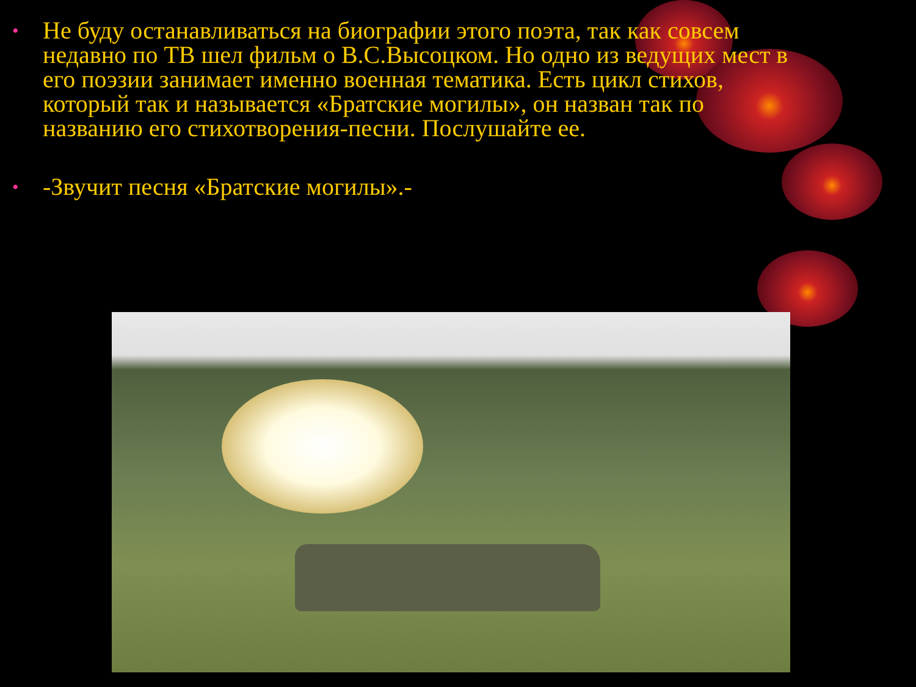• Не буду останавливаться на биографии этого поэта, так как совсем недавно по ТВ шел фильм о В.С.Высоцком. Но одно из ведущих мест в его поэзии занимает именно военная тематика. Есть цикл стихов, который так и называется «Братские могилы», он назван так по названию его стихотворения-песни. Послушайте ее.
• -Звучит песня «Братские могилы».-